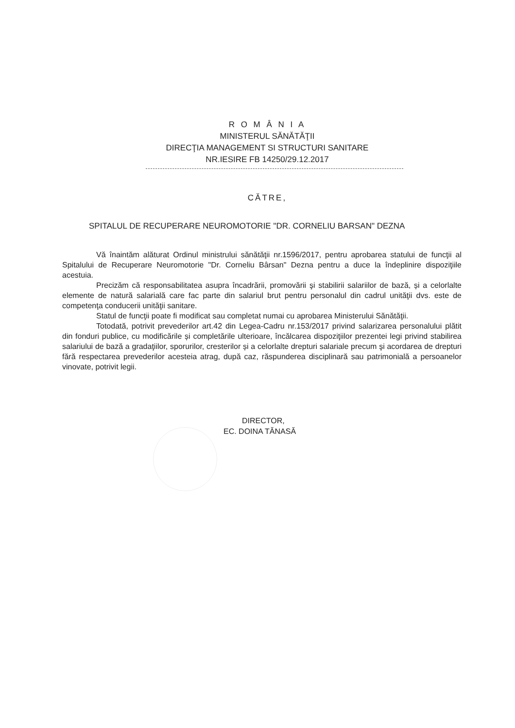R O M Â N I A
MINISTERUL SĂNĂTĂŢII
DIRECŢIA MANAGEMENT SI STRUCTURI SANITARE
NR.IESIRE FB 14250/29.12.2017
CĂTRE,
SPITALUL DE RECUPERARE NEUROMOTORIE "DR. CORNELIU BARSAN" DEZNA
Vă înaintăm alăturat Ordinul ministrului sănătăţii nr.1596/2017, pentru aprobarea statului de funcţii al Spitalului de Recuperare Neuromotorie "Dr. Corneliu Bârsan" Dezna pentru a duce la îndeplinire dispoziţiile acestuia.
Precizăm că responsabilitatea asupra încadrării, promovării şi stabilirii salariilor de bază, și a celorlalte elemente de natură salarială care fac parte din salariul brut pentru personalul din cadrul unităţii dvs. este de competenţa conducerii unităţii sanitare.
Statul de funcţii poate fi modificat sau completat numai cu aprobarea Ministerului Sănătăţii.
Totodată, potrivit prevederilor art.42 din Legea-Cadru nr.153/2017 privind salarizarea personalului plătit din fonduri publice, cu modificările și completările ulterioare, încălcarea dispoziţiilor prezentei legi privind stabilirea salariului de bază a gradaţiilor, sporurilor, cresterilor și a celorlalte drepturi salariale precum şi acordarea de drepturi fără respectarea prevederilor acesteia atrag, după caz, răspunderea disciplinară sau patrimonială a persoanelor vinovate, potrivit legii.
DIRECTOR,
EC. DOINA TĂNASĂ